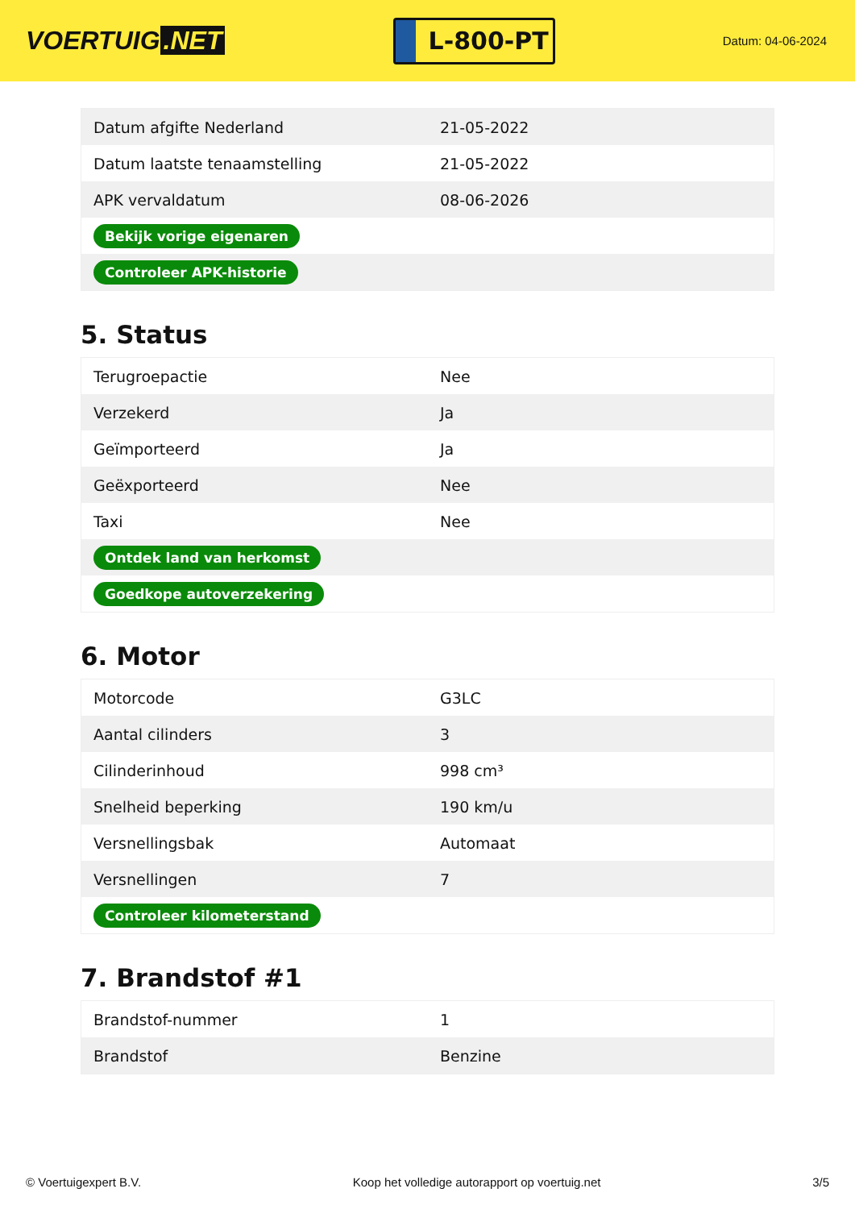VOERTUIG.NET
L-800-PT
Datum: 04-06-2024
| Datum afgifte Nederland | 21-05-2022 |
| Datum laatste tenaamstelling | 21-05-2022 |
| APK vervaldatum | 08-06-2026 |
| Bekijk vorige eigenaren | |
| Controleer APK-historie | |
5. Status
| Terugroepactie | Nee |
| Verzekerd | Ja |
| Geïmporteerd | Ja |
| Geëxporteerd | Nee |
| Taxi | Nee |
| Ontdek land van herkomst | |
| Goedkope autoverzekering | |
6. Motor
| Motorcode | G3LC |
| Aantal cilinders | 3 |
| Cilinderinhoud | 998 cm³ |
| Snelheid beperking | 190 km/u |
| Versnellingsbak | Automaat |
| Versnellingen | 7 |
| Controleer kilometerstand | |
7. Brandstof #1
| Brandstof-nummer | 1 |
| Brandstof | Benzine |
© Voertuigexpert B.V. Koop het volledige autorapport op voertuig.net 3/5